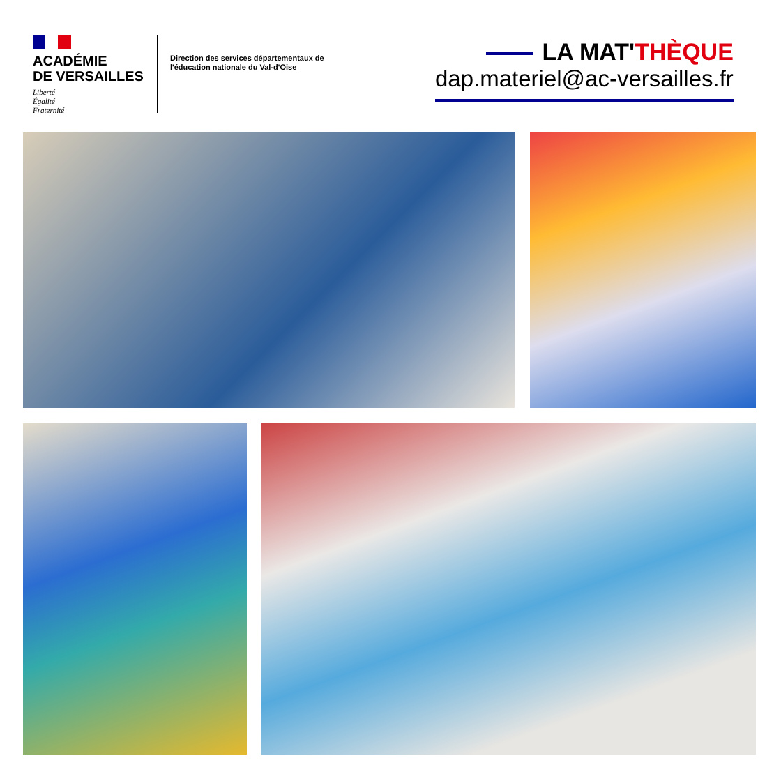ACADÉMIE
DE VERSAILLES
Liberté
Égalité
Fraternité
Direction des services départementaux de l'éducation nationale du Val-d'Oise
LA MAT'THÈQUE
dap.materiel@ac-versailles.fr